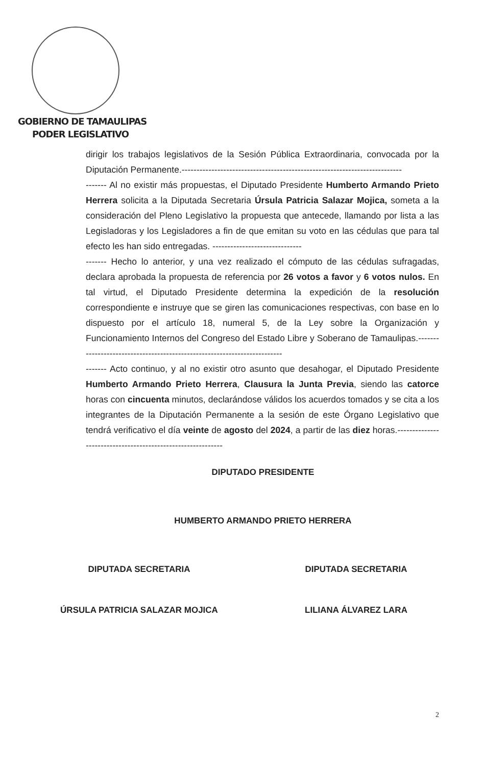GOBIERNO DE TAMAULIPAS
PODER LEGISLATIVO
dirigir los trabajos legislativos de la Sesión Pública Extraordinaria, convocada por la Diputación Permanente.--------------------------------------------------------------------------
------- Al no existir más propuestas, el Diputado Presidente Humberto Armando Prieto Herrera solicita a la Diputada Secretaria Úrsula Patricia Salazar Mojica, someta a la consideración del Pleno Legislativo la propuesta que antecede, llamando por lista a las Legisladoras y los Legisladores a fin de que emitan su voto en las cédulas que para tal efecto les han sido entregadas. ------------------------------
------- Hecho lo anterior, y una vez realizado el cómputo de las cédulas sufragadas, declara aprobada la propuesta de referencia por 26 votos a favor y 6 votos nulos. En tal virtud, el Diputado Presidente determina la expedición de la resolución correspondiente e instruye que se giren las comunicaciones respectivas, con base en lo dispuesto por el artículo 18, numeral 5, de la Ley sobre la Organización y Funcionamiento Internos del Congreso del Estado Libre y Soberano de Tamaulipas.-------------------------------------------------------------------------
------- Acto continuo, y al no existir otro asunto que desahogar, el Diputado Presidente Humberto Armando Prieto Herrera, Clausura la Junta Previa, siendo las catorce horas con cincuenta minutos, declarándose válidos los acuerdos tomados y se cita a los integrantes de la Diputación Permanente a la sesión de este Órgano Legislativo que tendrá verificativo el día veinte de agosto del 2024, a partir de las diez horas.------------------------------------------------------------
DIPUTADO PRESIDENTE
HUMBERTO ARMANDO PRIETO HERRERA
DIPUTADA SECRETARIA
ÚRSULA PATRICIA SALAZAR MOJICA
DIPUTADA SECRETARIA
LILIANA ÁLVAREZ LARA
2